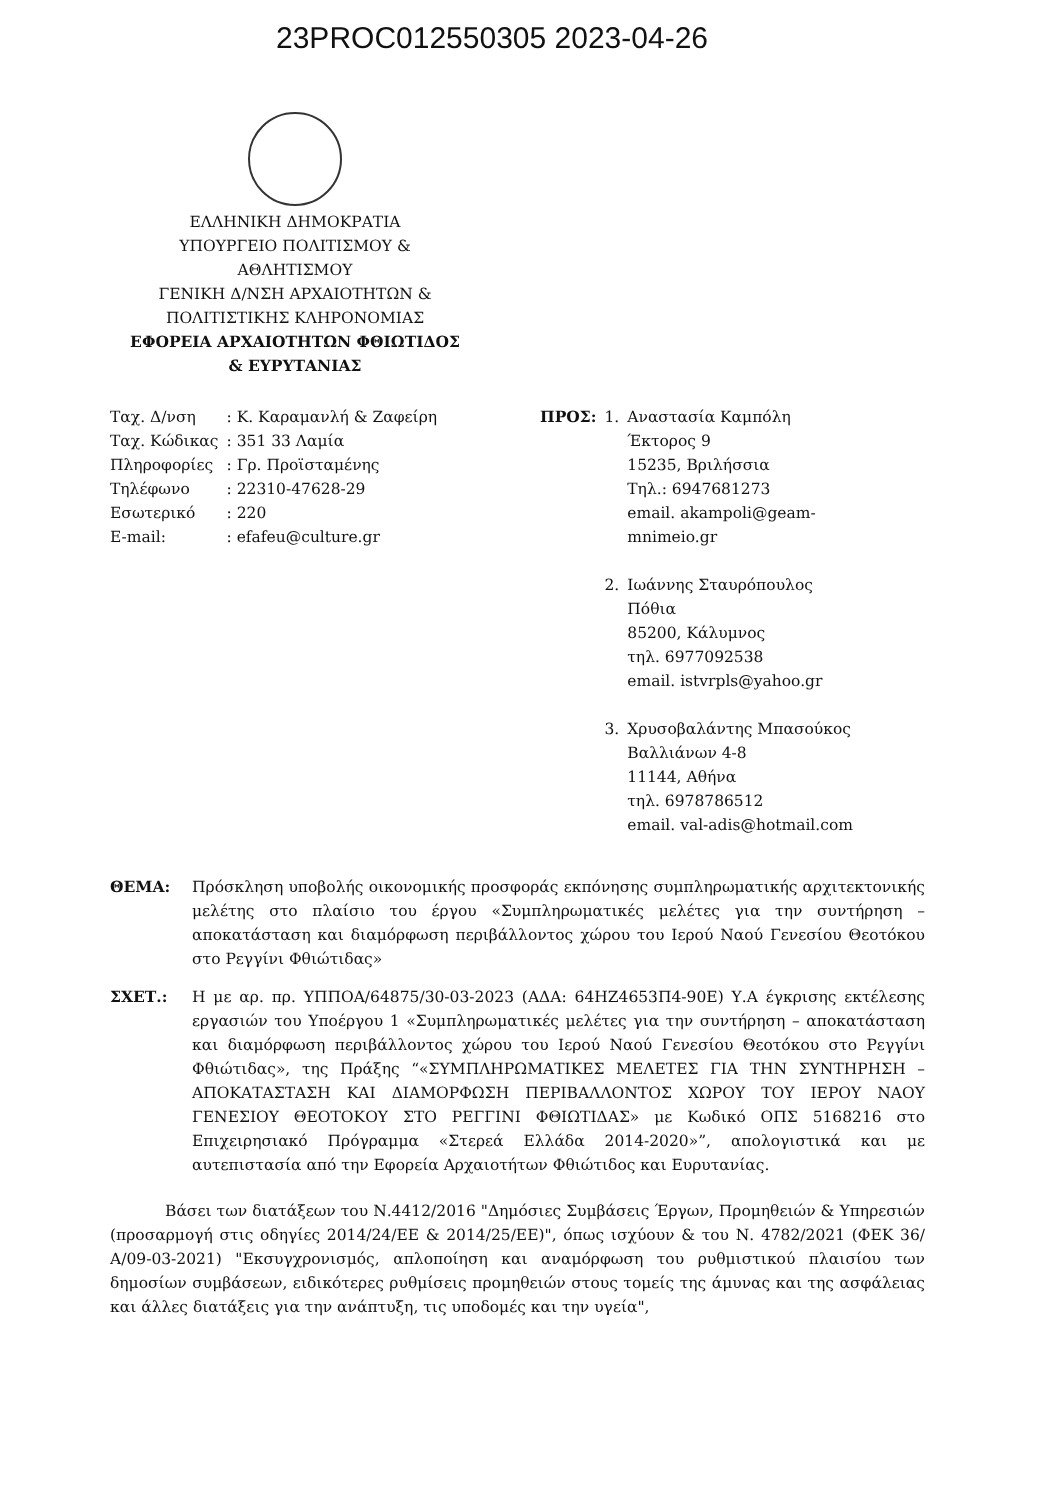23PROC012550305 2023-04-26
ΕΛΛΗΝΙΚΗ ΔΗΜΟΚΡΑΤΙΑ
ΥΠΟΥΡΓΕΙΟ ΠΟΛΙΤΙΣΜΟΥ &
ΑΘΛΗΤΙΣΜΟΥ
ΓΕΝΙΚΗ Δ/ΝΣΗ ΑΡΧΑΙΟΤΗΤΩΝ &
ΠΟΛΙΤΙΣΤΙΚΗΣ ΚΛΗΡΟΝΟΜΙΑΣ
ΕΦΟΡΕΙΑ ΑΡΧΑΙΟΤΗΤΩΝ ΦΘΙΩΤΙΔΟΣ
& ΕΥΡΥΤΑΝΙΑΣ
| Ταχ. Δ/νση | : Κ. Καραμανλή & Ζαφείρη |
| Ταχ. Κώδικας | : 351 33 Λαμία |
| Πληροφορίες | : Γρ. Προϊσταμένης |
| Τηλέφωνο | : 22310-47628-29 |
| Εσωτερικό | : 220 |
| E-mail: | : efafeu@culture.gr |
| ΠΡΟΣ: | 1. | Αναστασία Καμπόλη Έκτορος 9 15235, Βριλήσσια Τηλ.: 6947681273 email. akampoli@geam- mnimeio.gr |
| | 2. | Ιωάννης Σταυρόπουλος Πόθια 85200, Κάλυμνος τηλ. 6977092538 email. istvrpls@yahoo.gr |
| | 3. | Χρυσοβαλάντης Μπασούκος Βαλλιάνων 4-8 11144, Αθήνα τηλ. 6978786512 email. val-adis@hotmail.com |
ΘΕΜΑ: Πρόσκληση υποβολής οικονομικής προσφοράς εκπόνησης συμπληρωματικής αρχιτεκτονικής μελέτης στο πλαίσιο του έργου «Συμπληρωματικές μελέτες για την συντήρηση – αποκατάσταση και διαμόρφωση περιβάλλοντος χώρου του Ιερού Ναού Γενεσίου Θεοτόκου στο Ρεγγίνι Φθιώτιδας»
ΣΧΕΤ.: Η με αρ. πρ. ΥΠΠΟΑ/64875/30-03-2023 (ΑΔΑ: 64ΗΖ4653Π4-90Ε) Υ.Α έγκρισης εκτέλεσης εργασιών του Υποέργου 1 «Συμπληρωματικές μελέτες για την συντήρηση – αποκατάσταση και διαμόρφωση περιβάλλοντος χώρου του Ιερού Ναού Γενεσίου Θεοτόκου στο Ρεγγίνι Φθιώτιδας», της Πράξης “«ΣΥΜΠΛΗΡΩΜΑΤΙΚΕΣ ΜΕΛΕΤΕΣ ΓΙΑ ΤΗΝ ΣΥΝΤΗΡΗΣΗ – ΑΠΟΚΑΤΑΣΤΑΣΗ ΚΑΙ ΔΙΑΜΟΡΦΩΣΗ ΠΕΡΙΒΑΛΛΟΝΤΟΣ ΧΩΡΟΥ ΤΟΥ ΙΕΡΟΥ ΝΑΟΥ ΓΕΝΕΣΙΟΥ ΘΕΟΤΟΚΟΥ ΣΤΟ ΡΕΓΓΙΝΙ ΦΘΙΩΤΙΔΑΣ» με Κωδικό ΟΠΣ 5168216 στο Επιχειρησιακό Πρόγραμμα «Στερεά Ελλάδα 2014-2020»”, απολογιστικά και με αυτεπιστασία από την Εφορεία Αρχαιοτήτων Φθιώτιδος και Ευρυτανίας.
Βάσει των διατάξεων του Ν.4412/2016 "Δημόσιες Συμβάσεις Έργων, Προμηθειών & Υπηρεσιών (προσαρμογή στις οδηγίες 2014/24/ΕΕ & 2014/25/ΕΕ)", όπως ισχύουν & του Ν. 4782/2021 (ΦΕΚ 36/Α/09-03-2021) "Εκσυγχρονισμός, απλοποίηση και αναμόρφωση του ρυθμιστικού πλαισίου των δημοσίων συμβάσεων, ειδικότερες ρυθμίσεις προμηθειών στους τομείς της άμυνας και της ασφάλειας και άλλες διατάξεις για την ανάπτυξη, τις υποδομές και την υγεία",